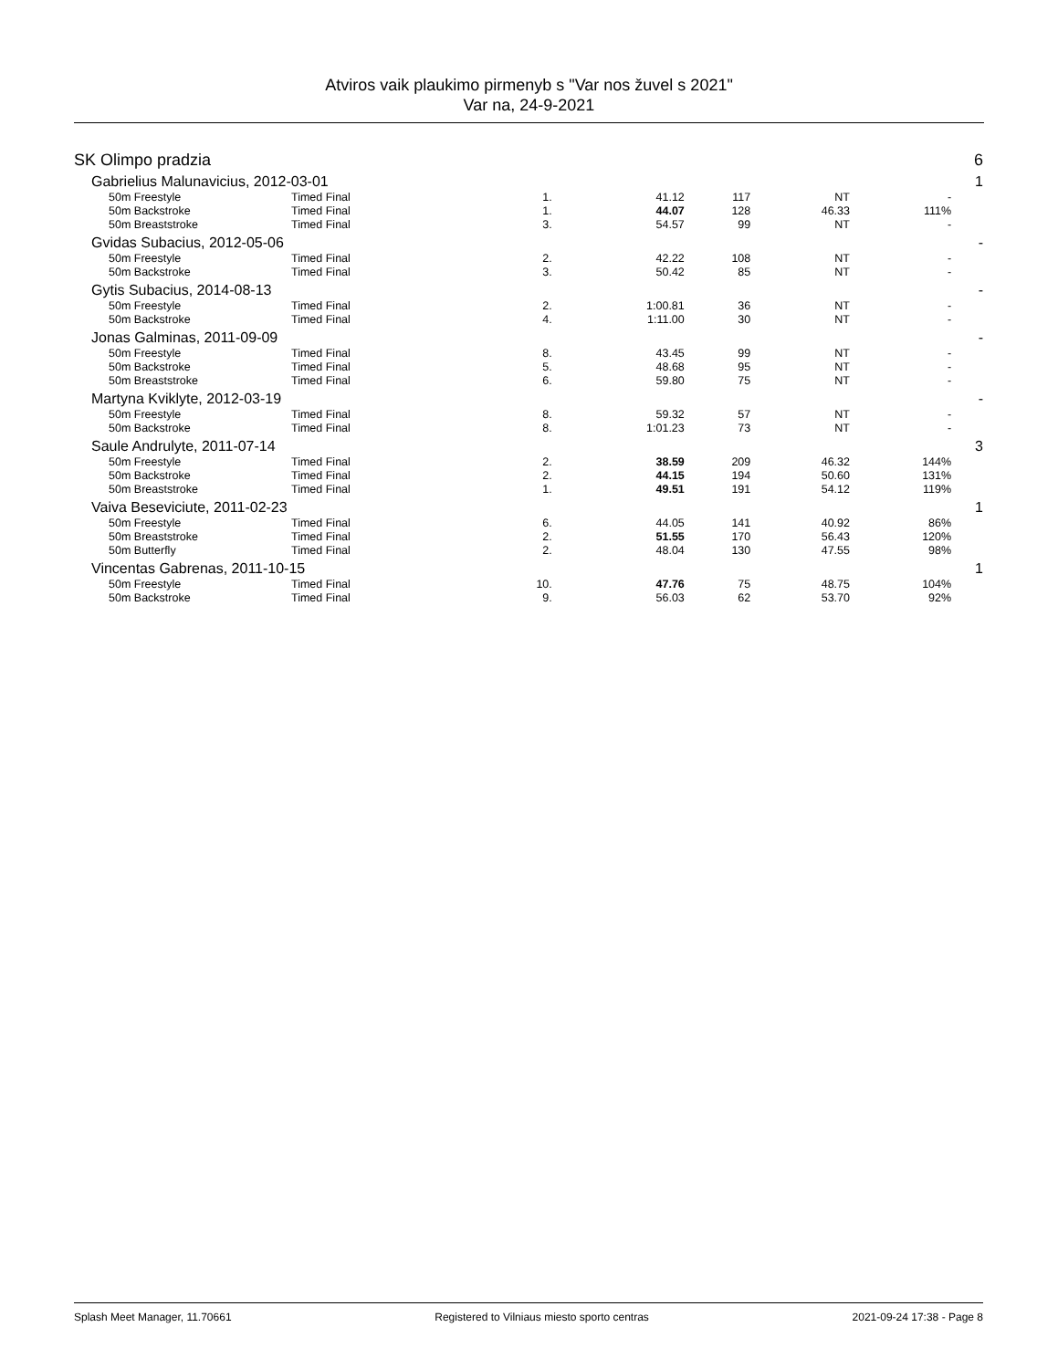Atviros vaik plaukimo pirmenyb s "Var nos žuvel s 2021"
Var na, 24-9-2021
| SK Olimpo pradzia | | | | | | | | 6 |
| Gabrielius Malunavicius, 2012-03-01 | | | | | | | | 1 |
| 50m Freestyle | Timed Final | 1. | 41.12 | 117 | NT | | - | |
| 50m Backstroke | Timed Final | 1. | 44.07 | 128 | 46.33 | | 111% | |
| 50m Breaststroke | Timed Final | 3. | 54.57 | 99 | NT | | - | |
| Gvidas Subacius, 2012-05-06 | | | | | | | | - |
| 50m Freestyle | Timed Final | 2. | 42.22 | 108 | NT | | - | |
| 50m Backstroke | Timed Final | 3. | 50.42 | 85 | NT | | - | |
| Gytis Subacius, 2014-08-13 | | | | | | | | - |
| 50m Freestyle | Timed Final | 2. | 1:00.81 | 36 | NT | | - | |
| 50m Backstroke | Timed Final | 4. | 1:11.00 | 30 | NT | | - | |
| Jonas Galminas, 2011-09-09 | | | | | | | | - |
| 50m Freestyle | Timed Final | 8. | 43.45 | 99 | NT | | - | |
| 50m Backstroke | Timed Final | 5. | 48.68 | 95 | NT | | - | |
| 50m Breaststroke | Timed Final | 6. | 59.80 | 75 | NT | | - | |
| Martyna Kviklyte, 2012-03-19 | | | | | | | | - |
| 50m Freestyle | Timed Final | 8. | 59.32 | 57 | NT | | - | |
| 50m Backstroke | Timed Final | 8. | 1:01.23 | 73 | NT | | - | |
| Saule Andrulyte, 2011-07-14 | | | | | | | | 3 |
| 50m Freestyle | Timed Final | 2. | 38.59 | 209 | 46.32 | | 144% | |
| 50m Backstroke | Timed Final | 2. | 44.15 | 194 | 50.60 | | 131% | |
| 50m Breaststroke | Timed Final | 1. | 49.51 | 191 | 54.12 | | 119% | |
| Vaiva Beseviciute, 2011-02-23 | | | | | | | | 1 |
| 50m Freestyle | Timed Final | 6. | 44.05 | 141 | 40.92 | | 86% | |
| 50m Breaststroke | Timed Final | 2. | 51.55 | 170 | 56.43 | | 120% | |
| 50m Butterfly | Timed Final | 2. | 48.04 | 130 | 47.55 | | 98% | |
| Vincentas Gabrenas, 2011-10-15 | | | | | | | | 1 |
| 50m Freestyle | Timed Final | 10. | 47.76 | 75 | 48.75 | | 104% | |
| 50m Backstroke | Timed Final | 9. | 56.03 | 62 | 53.70 | | 92% | |
Splash Meet Manager, 11.70661 Registered to Vilniaus miesto sporto centras 2021-09-24 17:38 - Page 8